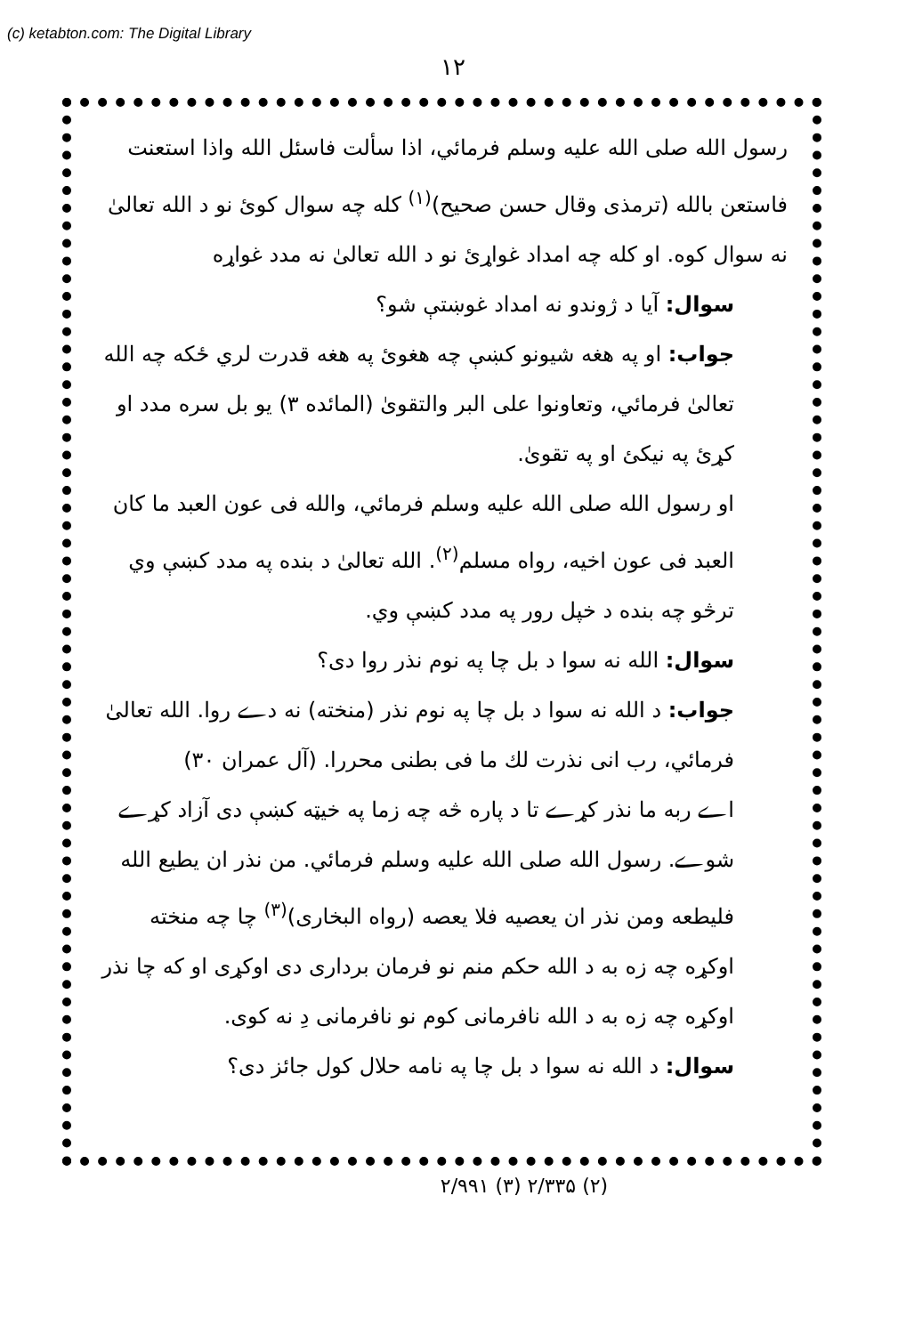(c) ketabton.com: The Digital Library
۱۲
رسول الله صلى الله عليه وسلم فرمائي، اذا سألت فاسئل الله واذا استعنت فاستعن بالله (ترمذى وقال حسن صحيح)<sup>(۱)</sup> كله چه سوال كوئ نو د الله تعالىٰ نه سوال كوه. او كله چه امداد غواړئ نو د الله تعالىٰ نه مدد غواړه
سوال: آيا د ژوندو نه امداد غوښتې شو؟
جواب: او په هغه شيونو كښې چه هغوئ په هغه قدرت لري ځكه چه الله تعالىٰ فرمائي، وتعاونوا على البر والتقوىٰ (المائده ۳) يو بل سره مدد او كړئ په نيكئ او په تقوىٰ.
او رسول الله صلى الله عليه وسلم فرمائي، والله فى عون العبد ما كان العبد فى عون اخيه، رواه مسلم<sup>(۲)</sup>. الله تعالىٰ د بنده په مدد كښې وي ترڅو چه بنده د خپل رور په مدد كښې وي.
سوال: الله نه سوا د بل چا په نوم نذر روا دى؟
جواب: د الله نه سوا د بل چا په نوم نذر (منخته) نه دے روا. الله تعالىٰ فرمائي، رب انى نذرت لك ما فى بطنى محررا. (آل عمران ۳۰)
اے ربه ما نذر كړے تا د پاره څه چه زما په خيټه كښې دى آزاد كړے شوے. رسول الله صلى الله عليه وسلم فرمائي. من نذر ان يطيع الله فليطعه ومن نذر ان يعصيه فلا يعصه (رواه البخارى)<sup>(۳)</sup> چا چه منخته اوكړه چه زه به د الله حكم منم نو فرمان بردارى دى اوكړى او كه چا نذر اوكړه چه زه به د الله نافرمانى كوم نو نافرمانى دِ نه كوى.
سوال: د الله نه سوا د بل چا په نامه حلال كول جائز دى؟
(۲) ۲/۳۳۵ (۳) ۲/۹۹۱